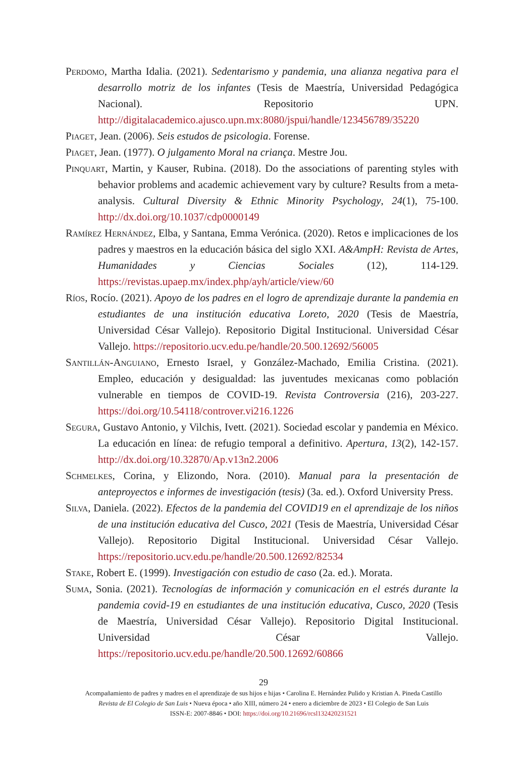Perdomo, Martha Idalia. (2021). Sedentarismo y pandemia, una alianza negativa para el desarrollo motriz de los infantes (Tesis de Maestría, Universidad Pedagógica Nacional). Repositorio UPN. http://digitalacademico.ajusco.upn.mx:8080/jspui/handle/123456789/35220
Piaget, Jean. (2006). Seis estudos de psicologia. Forense.
Piaget, Jean. (1977). O julgamento Moral na criança. Mestre Jou.
Pinquart, Martin, y Kauser, Rubina. (2018). Do the associations of parenting styles with behavior problems and academic achievement vary by culture? Results from a meta-analysis. Cultural Diversity & Ethnic Minority Psychology, 24(1), 75-100. http://dx.doi.org/10.1037/cdp0000149
Ramírez Hernández, Elba, y Santana, Emma Verónica. (2020). Retos e implicaciones de los padres y maestros en la educación básica del siglo XXI. A&AmpH: Revista de Artes, Humanidades y Ciencias Sociales (12), 114-129. https://revistas.upaep.mx/index.php/ayh/article/view/60
Ríos, Rocío. (2021). Apoyo de los padres en el logro de aprendizaje durante la pandemia en estudiantes de una institución educativa Loreto, 2020 (Tesis de Maestría, Universidad César Vallejo). Repositorio Digital Institucional. Universidad César Vallejo. https://repositorio.ucv.edu.pe/handle/20.500.12692/56005
Santillán-Anguiano, Ernesto Israel, y González-Machado, Emilia Cristina. (2021). Empleo, educación y desigualdad: las juventudes mexicanas como población vulnerable en tiempos de COVID-19. Revista Controversia (216), 203-227. https://doi.org/10.54118/controver.vi216.1226
Segura, Gustavo Antonio, y Vilchis, Ivett. (2021). Sociedad escolar y pandemia en México. La educación en línea: de refugio temporal a definitivo. Apertura, 13(2), 142-157. http://dx.doi.org/10.32870/Ap.v13n2.2006
Schmelkes, Corina, y Elizondo, Nora. (2010). Manual para la presentación de anteproyectos e informes de investigación (tesis) (3a. ed.). Oxford University Press.
Silva, Daniela. (2022). Efectos de la pandemia del COVID19 en el aprendizaje de los niños de una institución educativa del Cusco, 2021 (Tesis de Maestría, Universidad César Vallejo). Repositorio Digital Institucional. Universidad César Vallejo. https://repositorio.ucv.edu.pe/handle/20.500.12692/82534
Stake, Robert E. (1999). Investigación con estudio de caso (2a. ed.). Morata.
Suma, Sonia. (2021). Tecnologías de información y comunicación en el estrés durante la pandemia covid-19 en estudiantes de una institución educativa, Cusco, 2020 (Tesis de Maestría, Universidad César Vallejo). Repositorio Digital Institucional. Universidad César Vallejo. https://repositorio.ucv.edu.pe/handle/20.500.12692/60866
29
Acompañamiento de padres y madres en el aprendizaje de sus hijos e hijas • Carolina E. Hernández Pulido y Kristian A. Pineda Castillo
Revista de El Colegio de San Luis • Nueva época • año XIII, número 24 • enero a diciembre de 2023 • El Colegio de San Luis
ISSN-E: 2007-8846 • DOI: https://doi.org/10.21696/rcsl132420231521